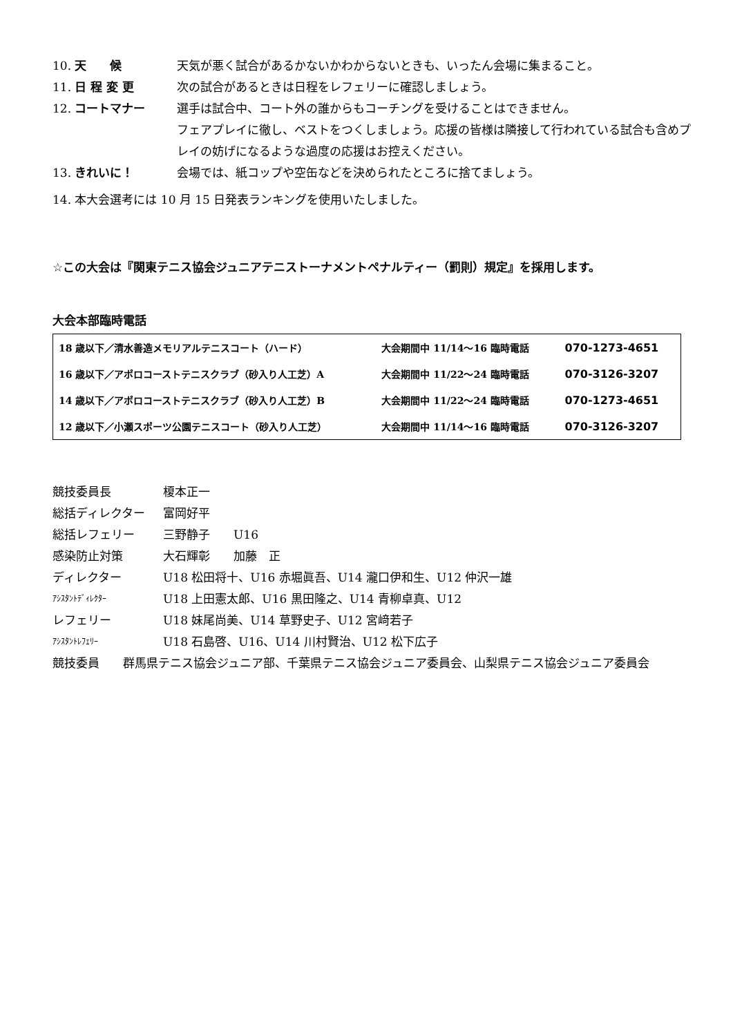10. 天　　候 天気が悪く試合があるかないかわからないときも、いったん会場に集まること。
11. 日 程 変 更 次の試合があるときは日程をレフェリーに確認しましょう。
12. コートマナー 選手は試合中、コート外の誰からもコーチングを受けることはできません。
フェアプレイに徹し、ベストをつくしましょう。応援の皆様は隣接して行われている試合も含めプレイの妨げになるような過度の応援はお控えください。
13. きれいに！ 会場では、紙コップや空缶などを決められたところに捨てましょう。
14. 本大会選考には 10 月 15 日発表ランキングを使用いたしました。
☆この大会は『関東テニス協会ジュニアテニストーナメントペナルティー（罰則）規定』を採用します。
大会本部臨時電話
| 18 歳以下／清水善造メモリアルテニスコート（ハード） | 大会期間中 11/14～16 臨時電話 | 070-1273-4651 |
| 16 歳以下／アポロコーストテニスクラブ（砂入り人工芝）A | 大会期間中 11/22～24 臨時電話 | 070-3126-3207 |
| 14 歳以下／アポロコーストテニスクラブ（砂入り人工芝）B | 大会期間中 11/22～24 臨時電話 | 070-1273-4651 |
| 12 歳以下／小瀬スポーツ公園テニスコート（砂入り人工芝） | 大会期間中 11/14～16 臨時電話 | 070-3126-3207 |
競技委員長 榎本正一
総括ディレクター 富岡好平
総括レフェリー 三野静子　　U16
感染防止対策 大石輝彰　　加藤　正
ディレクター U18 松田将十、U16 赤堀眞吾、U14 瀧口伊和生、U12 仲沢一雄
ｱｼｽﾀﾝﾄﾃﾞｨﾚｸﾀｰ U18 上田憲太郎、U16 黒田隆之、U14 青柳卓真、U12
レフェリー U18 妹尾尚美、U14 草野史子、U12 宮﨑若子
ｱｼｽﾀﾝﾄﾚﾌｪﾘｰ U18 石島啓、U16、U14 川村賢治、U12 松下広子
競技委員　　群馬県テニス協会ジュニア部、千葉県テニス協会ジュニア委員会、山梨県テニス協会ジュニア委員会